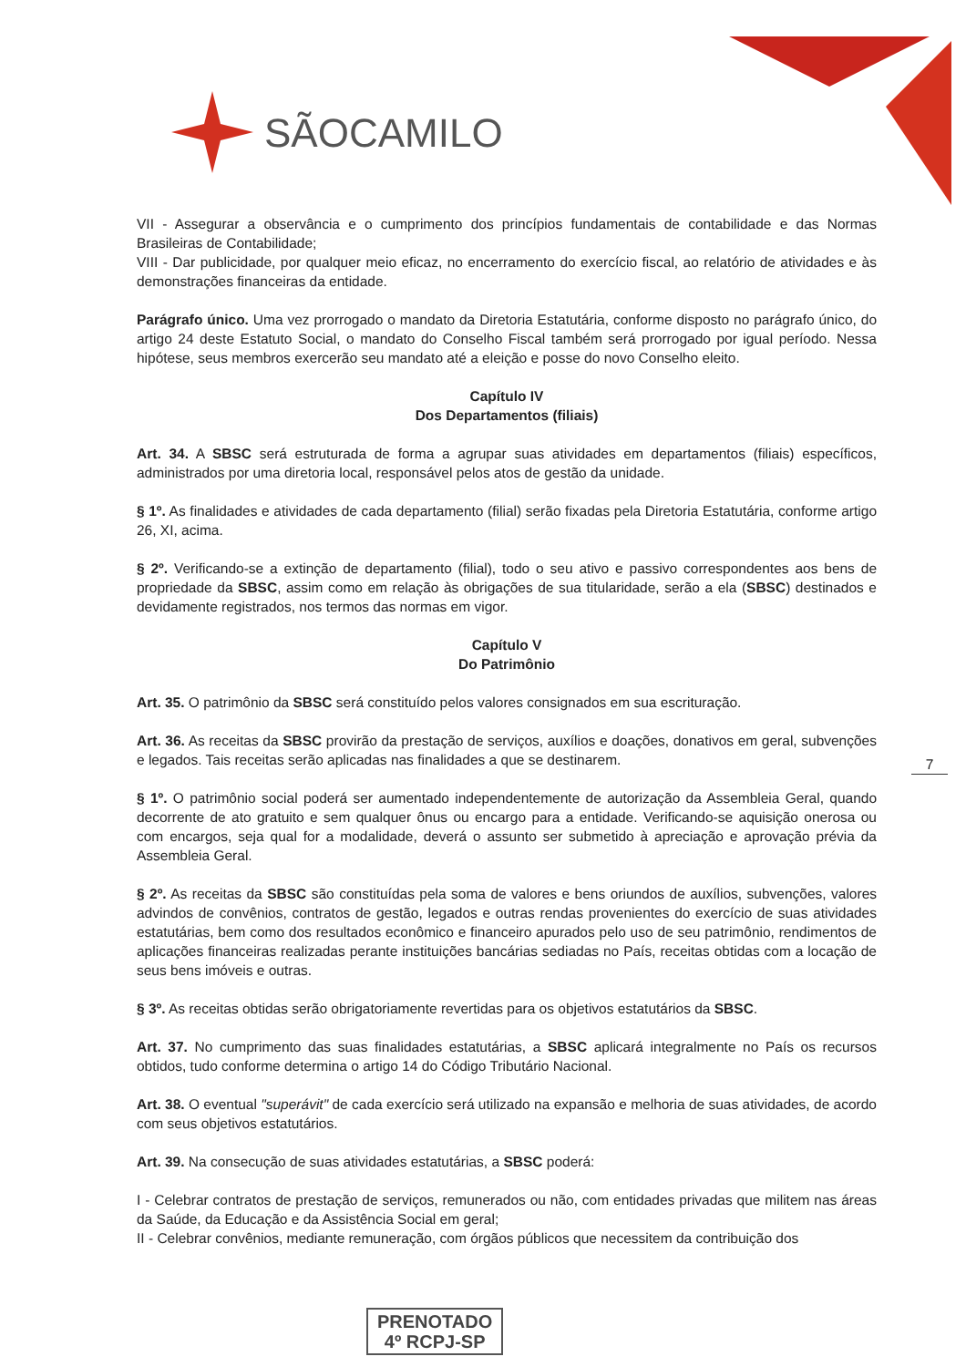SÃOCAMILO
VII - Assegurar a observância e o cumprimento dos princípios fundamentais de contabilidade e das Normas Brasileiras de Contabilidade;
VIII - Dar publicidade, por qualquer meio eficaz, no encerramento do exercício fiscal, ao relatório de atividades e às demonstrações financeiras da entidade.
Parágrafo único. Uma vez prorrogado o mandato da Diretoria Estatutária, conforme disposto no parágrafo único, do artigo 24 deste Estatuto Social, o mandato do Conselho Fiscal também será prorrogado por igual período. Nessa hipótese, seus membros exercerão seu mandato até a eleição e posse do novo Conselho eleito.
Capítulo IV
Dos Departamentos (filiais)
Art. 34. A SBSC será estruturada de forma a agrupar suas atividades em departamentos (filiais) específicos, administrados por uma diretoria local, responsável pelos atos de gestão da unidade.
§ 1º. As finalidades e atividades de cada departamento (filial) serão fixadas pela Diretoria Estatutária, conforme artigo 26, XI, acima.
§ 2º. Verificando-se a extinção de departamento (filial), todo o seu ativo e passivo correspondentes aos bens de propriedade da SBSC, assim como em relação às obrigações de sua titularidade, serão a ela (SBSC) destinados e devidamente registrados, nos termos das normas em vigor.
Capítulo V
Do Patrimônio
Art. 35. O patrimônio da SBSC será constituído pelos valores consignados em sua escrituração.
Art. 36. As receitas da SBSC provirão da prestação de serviços, auxílios e doações, donativos em geral, subvenções e legados. Tais receitas serão aplicadas nas finalidades a que se destinarem.
§ 1º. O patrimônio social poderá ser aumentado independentemente de autorização da Assembleia Geral, quando decorrente de ato gratuito e sem qualquer ônus ou encargo para a entidade. Verificando-se aquisição onerosa ou com encargos, seja qual for a modalidade, deverá o assunto ser submetido à apreciação e aprovação prévia da Assembleia Geral.
§ 2º. As receitas da SBSC são constituídas pela soma de valores e bens oriundos de auxílios, subvenções, valores advindos de convênios, contratos de gestão, legados e outras rendas provenientes do exercício de suas atividades estatutárias, bem como dos resultados econômico e financeiro apurados pelo uso de seu patrimônio, rendimentos de aplicações financeiras realizadas perante instituições bancárias sediadas no País, receitas obtidas com a locação de seus bens imóveis e outras.
§ 3º. As receitas obtidas serão obrigatoriamente revertidas para os objetivos estatutários da SBSC.
Art. 37. No cumprimento das suas finalidades estatutárias, a SBSC aplicará integralmente no País os recursos obtidos, tudo conforme determina o artigo 14 do Código Tributário Nacional.
Art. 38. O eventual "superávit" de cada exercício será utilizado na expansão e melhoria de suas atividades, de acordo com seus objetivos estatutários.
Art. 39. Na consecução de suas atividades estatutárias, a SBSC poderá:
I - Celebrar contratos de prestação de serviços, remunerados ou não, com entidades privadas que militem nas áreas da Saúde, da Educação e da Assistência Social em geral;
II - Celebrar convênios, mediante remuneração, com órgãos públicos que necessitem da contribuição dos
7
PRENOTADO
4º RCPJ-SP